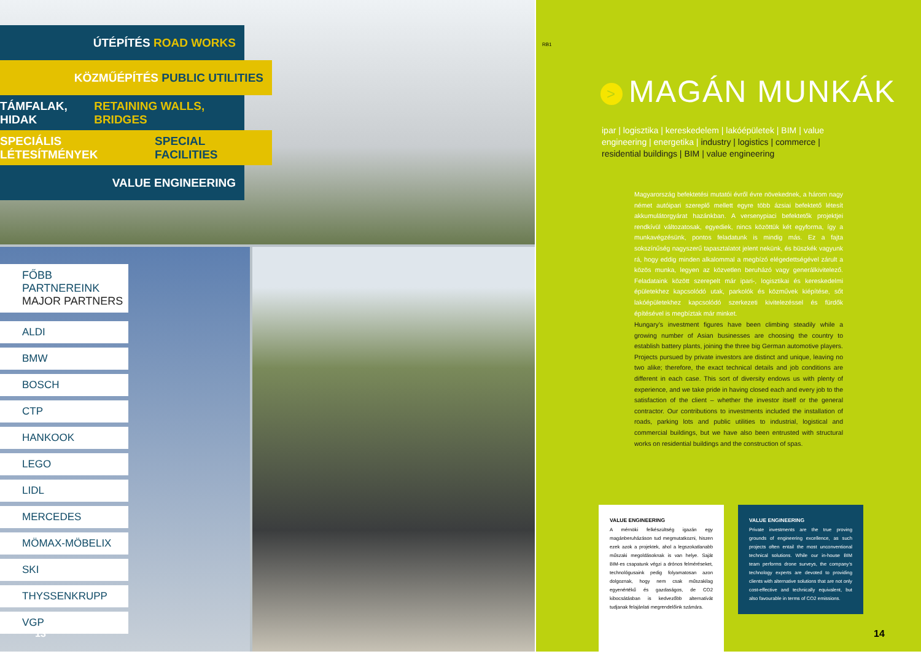ÚTÉPÍTÉS ROAD WORKS
KÖZMŰÉPÍTÉS PUBLIC UTILITIES
TÁMFALAK, HIDAK RETAINING WALLS, BRIDGES
SPECIÁLIS LÉTESÍTMÉNYEK SPECIAL FACILITIES
VALUE ENGINEERING
FŐBB PARTNEREINK
MAJOR PARTNERS
ALDI
BMW
BOSCH
CTP
HANKOOK
LEGO
LIDL
MERCEDES
MÖMAX-MÖBELIX
SKI
THYSSENKRUPP
VGP
13
RB1
> MAGÁN MUNKÁK
ipar | logisztika | kereskedelem | lakóépületek | BIM | value engineering | energetika | industry | logistics | commerce | residential buildings | BIM | value engineering
Magyarország befektetési mutatói évről évre növekednek, a három nagy német autóipari szereplő mellett egyre több ázsiai befektető létesít akkumulátorgyárat hazánkban. A versenypiaci befektetők projektjei rendkívül változatosak, egyediek, nincs közöttük két egyforma, így a munkavégzésünk, pontos feladatunk is mindig más. Ez a fajta sokszínűség nagyszerű tapasztalatot jelent nekünk, és büszkék vagyunk rá, hogy eddig minden alkalommal a megbízó elégedettségével zárult a közös munka, legyen az közvetlen beruházó vagy generálkivitelező. Feladataink között szerepelt már ipari-, logisztikai és kereskedelmi épületekhez kapcsolódó utak, parkolók és közművek kiépítése, sőt lakóépületekhez kapcsolódó szerkezeti kivitelezéssel és fürdők építésével is megbíztak már minket.
Hungary’s investment figures have been climbing steadily while a growing number of Asian businesses are choosing the country to establish battery plants, joining the three big German automotive players. Projects pursued by private investors are distinct and unique, leaving no two alike; therefore, the exact technical details and job conditions are different in each case. This sort of diversity endows us with plenty of experience, and we take pride in having closed each and every job to the satisfaction of the client – whether the investor itself or the general contractor. Our contributions to investments included the installation of roads, parking lots and public utilities to industrial, logistical and commercial buildings, but we have also been entrusted with structural works on residential buildings and the construction of spas.
VALUE ENGINEERING
A mérnöki felkészültség igazán egy magánberuházáson tud megmutatkozni, hiszen ezek azok a projektek, ahol a legszokatlanabb műszaki megoldásoknak is van helye. Saját BIM-es csapatunk végzi a drónos felméréseket, technológusaink pedig folyamatosan azon dolgoznak, hogy nem csak műszakilag egyenértékű és gazdaságos, de CO2 kibocsátásban is kedvezőbb alternatívát tudjanak felajánlati megrendelőink számára.
VALUE ENGINEERING
Private investments are the true proving grounds of engineering excellence, as such projects often entail the most unconventional technical solutions. While our in-house BIM team performs drone surveys, the company’s technology experts are devoted to providing clients with alternative solutions that are not only cost-effective and technically equivalent, but also favourable in terms of CO2 emissions.
14